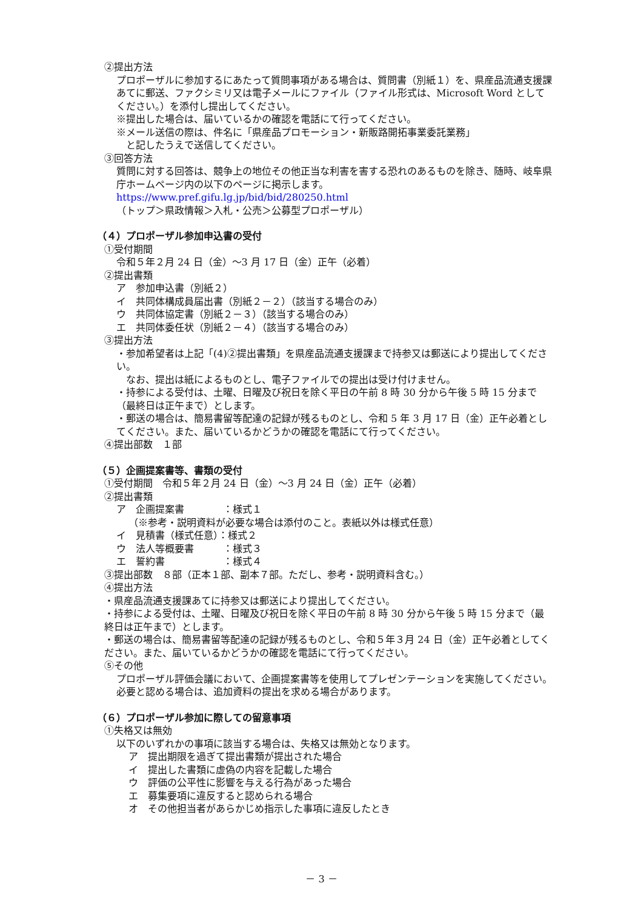②提出方法
プロポーザルに参加するにあたって質問事項がある場合は、質問書（別紙１）を、県産品流通支援課あてに郵送、ファクシミリ又は電子メールにファイル（ファイル形式は、Microsoft Word としてください。）を添付し提出してください。
※提出した場合は、届いているかの確認を電話にて行ってください。
※メール送信の際は、件名に「県産品プロモーション・新販路開拓事業委託業務」
　と記したうえで送信してください。
③回答方法
質問に対する回答は、競争上の地位その他正当な利害を害する恐れのあるものを除き、随時、岐阜県庁ホームページ内の以下のページに掲示します。
https://www.pref.gifu.lg.jp/bid/bid/280250.html
（トップ＞県政情報＞入札・公売＞公募型プロポーザル）
（４）プロポーザル参加申込書の受付
①受付期間
令和５年２月 24 日（金）～3 月 17 日（金）正午（必着）
②提出書類
ア　参加申込書（別紙２）
イ　共同体構成員届出書（別紙２－２）（該当する場合のみ）
ウ　共同体協定書（別紙２－３）（該当する場合のみ）
エ　共同体委任状（別紙２－４）（該当する場合のみ）
③提出方法
・参加希望者は上記「(4)②提出書類」を県産品流通支援課まで持参又は郵送により提出してください。
　なお、提出は紙によるものとし、電子ファイルでの提出は受け付けません。
・持参による受付は、土曜、日曜及び祝日を除く平日の午前 8 時 30 分から午後 5 時 15 分まで（最終日は正午まで）とします。
・郵送の場合は、簡易書留等配達の記録が残るものとし、令和 5 年 3 月 17 日（金）正午必着としてください。また、届いているかどうかの確認を電話にて行ってください。
④提出部数　１部
（５）企画提案書等、書類の受付
①受付期間　令和５年２月 24 日（金）～3 月 24 日（金）正午（必着）
②提出書類
ア　企画提案書　　　　：様式１
（※参考・説明資料が必要な場合は添付のこと。表紙以外は様式任意）
イ　見積書（様式任意）：様式２
ウ　法人等概要書　　　：様式３
エ　誓約書　　　　　　：様式４
③提出部数　８部（正本１部、副本７部。ただし、参考・説明資料含む。）
④提出方法
・県産品流通支援課あてに持参又は郵送により提出してください。
・持参による受付は、土曜、日曜及び祝日を除く平日の午前 8 時 30 分から午後 5 時 15 分まで（最終日は正午まで）とします。
・郵送の場合は、簡易書留等配達の記録が残るものとし、令和５年３月 24 日（金）正午必着としてください。また、届いているかどうかの確認を電話にて行ってください。
⑤その他
プロポーザル評価会議において、企画提案書等を使用してプレゼンテーションを実施してください。必要と認める場合は、追加資料の提出を求める場合があります。
（６）プロポーザル参加に際しての留意事項
①失格又は無効
以下のいずれかの事項に該当する場合は、失格又は無効となります。
ア　提出期限を過ぎて提出書類が提出された場合
イ　提出した書類に虚偽の内容を記載した場合
ウ　評価の公平性に影響を与える行為があった場合
エ　募集要項に違反すると認められる場合
オ　その他担当者があらかじめ指示した事項に違反したとき
－ 3 －